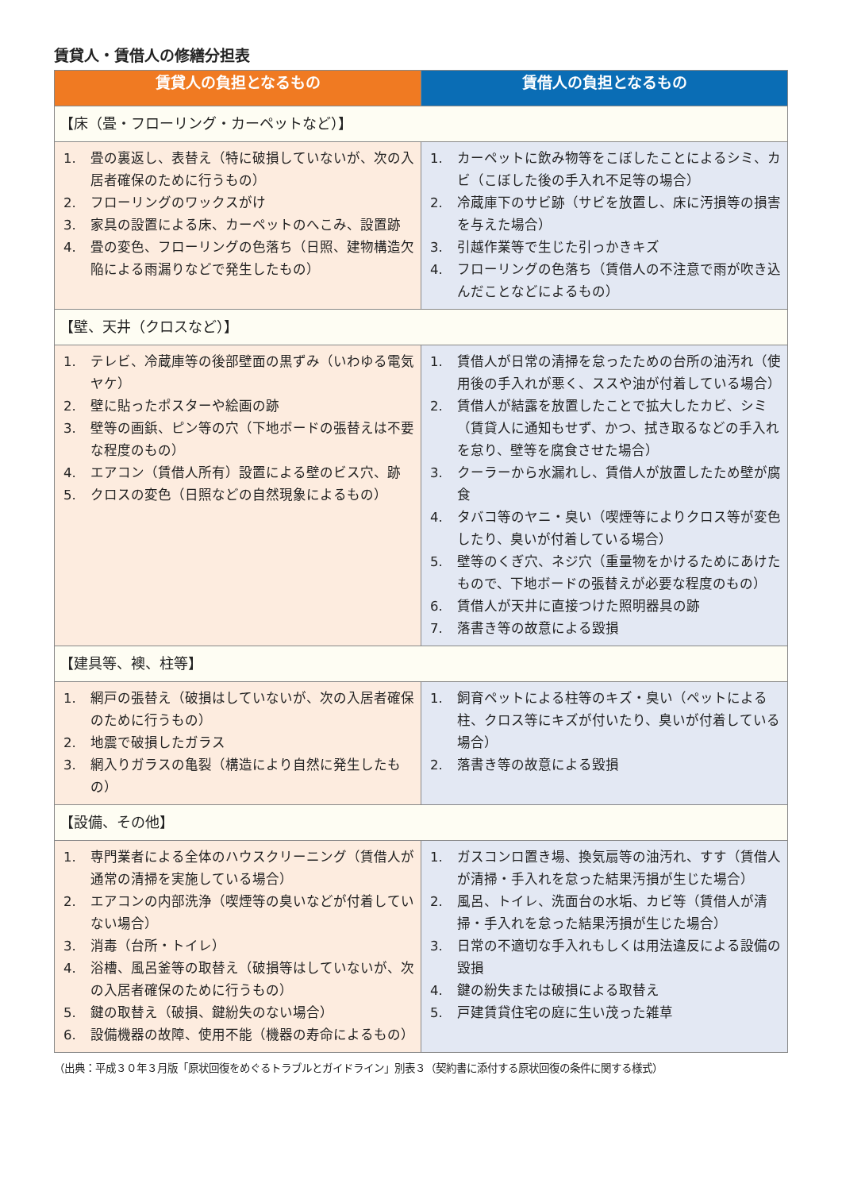賃貸人・賃借人の修繕分担表
| 賃貸人の負担となるもの | 賃借人の負担となるもの |
| --- | --- |
| 【床（畳・フローリング・カーペットなど）】 | |
| 1. 畳の裏返し、表替え（特に破損していないが、次の入居者確保のために行うもの） 2. フローリングのワックスがけ 3. 家具の設置による床、カーペットのへこみ、設置跡 4. 畳の変色、フローリングの色落ち（日照、建物構造欠陥による雨漏りなどで発生したもの） | 1. カーペットに飲み物等をこぼしたことによるシミ、カビ（こぼした後の手入れ不足等の場合） 2. 冷蔵庫下のサビ跡（サビを放置し、床に汚損等の損害を与えた場合） 3. 引越作業等で生じた引っかきキズ 4. フローリングの色落ち（賃借人の不注意で雨が吹き込んだことなどによるもの） |
| 【壁、天井（クロスなど）】 | |
| 1. テレビ、冷蔵庫等の後部壁面の黒ずみ（いわゆる電気ヤケ） 2. 壁に貼ったポスターや絵画の跡 3. 壁等の画鋲、ピン等の穴（下地ボードの張替えは不要な程度のもの） 4. エアコン（賃借人所有）設置による壁のビス穴、跡 5. クロスの変色（日照などの自然現象によるもの） | 1. 賃借人が日常の清掃を怠ったための台所の油汚れ（使用後の手入れが悪く、ススや油が付着している場合） 2. 賃借人が結露を放置したことで拡大したカビ、シミ（賃貸人に通知もせず、かつ、拭き取るなどの手入れを怠り、壁等を腐食させた場合） 3. クーラーから水漏れし、賃借人が放置したため壁が腐食 4. タバコ等のヤニ・臭い（喫煙等によりクロス等が変色したり、臭いが付着している場合） 5. 壁等のくぎ穴、ネジ穴（重量物をかけるためにあけたもので、下地ボードの張替えが必要な程度のもの） 6. 賃借人が天井に直接つけた照明器具の跡 7. 落書き等の故意による毀損 |
| 【建具等、襖、柱等】 | |
| 1. 網戸の張替え（破損はしていないが、次の入居者確保のために行うもの） 2. 地震で破損したガラス 3. 網入りガラスの亀裂（構造により自然に発生したもの） | 1. 飼育ペットによる柱等のキズ・臭い（ペットによる柱、クロス等にキズが付いたり、臭いが付着している場合） 2. 落書き等の故意による毀損 |
| 【設備、その他】 | |
| 1. 専門業者による全体のハウスクリーニング（賃借人が通常の清掃を実施している場合） 2. エアコンの内部洗浄（喫煙等の臭いなどが付着していない場合） 3. 消毒（台所・トイレ） 4. 浴槽、風呂釜等の取替え（破損等はしていないが、次の入居者確保のために行うもの） 5. 鍵の取替え（破損、鍵紛失のない場合） 6. 設備機器の故障、使用不能（機器の寿命によるもの） | 1. ガスコンロ置き場、換気扇等の油汚れ、すす（賃借人が清掃・手入れを怠った結果汚損が生じた場合） 2. 風呂、トイレ、洗面台の水垢、カビ等（賃借人が清掃・手入れを怠った結果汚損が生じた場合） 3. 日常の不適切な手入れもしくは用法違反による設備の毀損 4. 鍵の紛失または破損による取替え 5. 戸建賃貸住宅の庭に生い茂った雑草 |
（出典：平成３０年３月版「原状回復をめぐるトラブルとガイドライン」別表３（契約書に添付する原状回復の条件に関する様式）